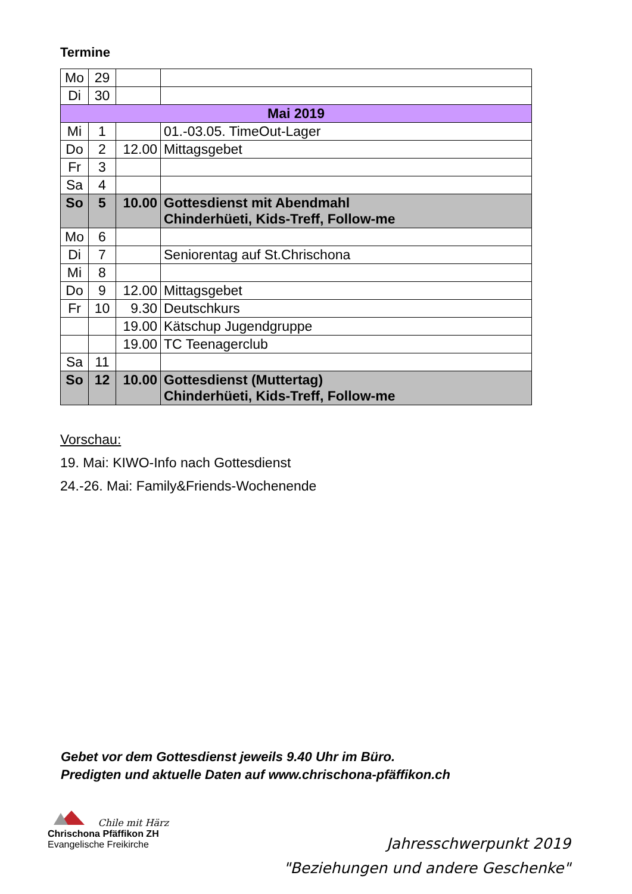Termine
| Mo | 29 | | |
| Di | 30 | | |
| Mai 2019 | | | |
| Mi | 1 | | 01.-03.05. TimeOut-Lager |
| Do | 2 | 12.00 | Mittagsgebet |
| Fr | 3 | | |
| Sa | 4 | | |
| So | 5 | 10.00 | Gottesdienst mit Abendmahl Chinderhüeti, Kids-Treff, Follow-me |
| Mo | 6 | | |
| Di | 7 | | Seniorentag auf St.Chrischona |
| Mi | 8 | | |
| Do | 9 | 12.00 | Mittagsgebet |
| Fr | 10 | 9.30 | Deutschkurs |
| | | 19.00 | Kätschup Jugendgruppe |
| | | 19.00 | TC Teenagerclub |
| Sa | 11 | | |
| So | 12 | 10.00 | Gottesdienst (Muttertag) Chinderhüeti, Kids-Treff, Follow-me |
Vorschau:
19. Mai: KIWO-Info nach Gottesdienst
24.-26. Mai: Family&Friends-Wochenende
Gebet vor dem Gottesdienst jeweils 9.40 Uhr im Büro.
Predigten und aktuelle Daten auf www.chrischona-pfäffikon.ch
Chile mit Härz
Chrischona Pfäffikon ZH
Evangelische Freikirche
Jahresschwerpunkt 2019
"Beziehungen und andere Geschenke"